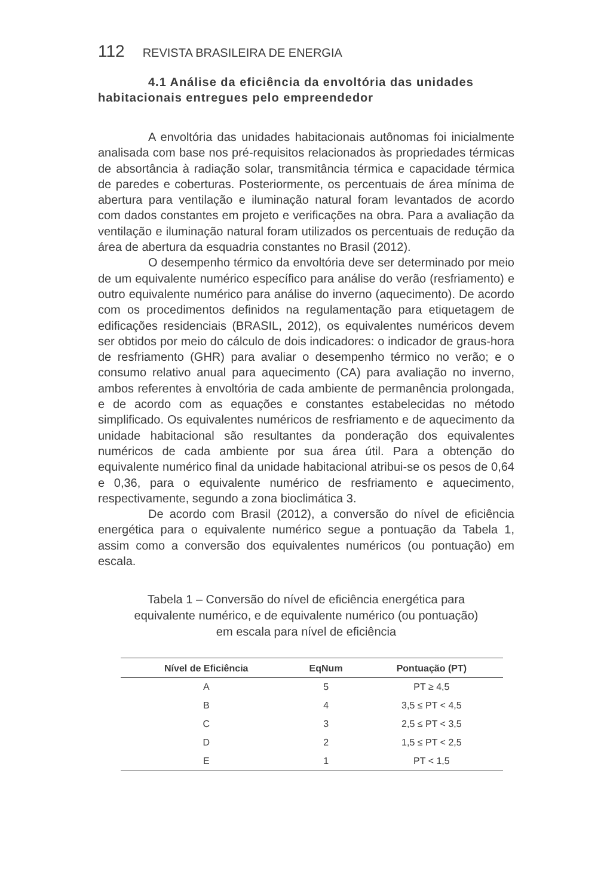112 REVISTA BRASILEIRA DE ENERGIA
4.1 Análise da eficiência da envoltória das unidades habitacionais entregues pelo empreendedor
A envoltória das unidades habitacionais autônomas foi inicialmente analisada com base nos pré-requisitos relacionados às propriedades térmicas de absortância à radiação solar, transmitância térmica e capacidade térmica de paredes e coberturas. Posteriormente, os percentuais de área mínima de abertura para ventilação e iluminação natural foram levantados de acordo com dados constantes em projeto e verificações na obra. Para a avaliação da ventilação e iluminação natural foram utilizados os percentuais de redução da área de abertura da esquadria constantes no Brasil (2012).
O desempenho térmico da envoltória deve ser determinado por meio de um equivalente numérico específico para análise do verão (resfriamento) e outro equivalente numérico para análise do inverno (aquecimento). De acordo com os procedimentos definidos na regulamentação para etiquetagem de edificações residenciais (BRASIL, 2012), os equivalentes numéricos devem ser obtidos por meio do cálculo de dois indicadores: o indicador de graus-hora de resfriamento (GHR) para avaliar o desempenho térmico no verão; e o consumo relativo anual para aquecimento (CA) para avaliação no inverno, ambos referentes à envoltória de cada ambiente de permanência prolongada, e de acordo com as equações e constantes estabelecidas no método simplificado. Os equivalentes numéricos de resfriamento e de aquecimento da unidade habitacional são resultantes da ponderação dos equivalentes numéricos de cada ambiente por sua área útil. Para a obtenção do equivalente numérico final da unidade habitacional atribui-se os pesos de 0,64 e 0,36, para o equivalente numérico de resfriamento e aquecimento, respectivamente, segundo a zona bioclimática 3.
De acordo com Brasil (2012), a conversão do nível de eficiência energética para o equivalente numérico segue a pontuação da Tabela 1, assim como a conversão dos equivalentes numéricos (ou pontuação) em escala.
Tabela 1 – Conversão do nível de eficiência energética para
equivalente numérico, e de equivalente numérico (ou pontuação)
em escala para nível de eficiência
| Nível de Eficiência | EqNum | Pontuação (PT) |
| --- | --- | --- |
| A | 5 | PT ≥ 4,5 |
| B | 4 | 3,5 ≤ PT < 4,5 |
| C | 3 | 2,5 ≤ PT < 3,5 |
| D | 2 | 1,5 ≤ PT < 2,5 |
| E | 1 | PT < 1,5 |